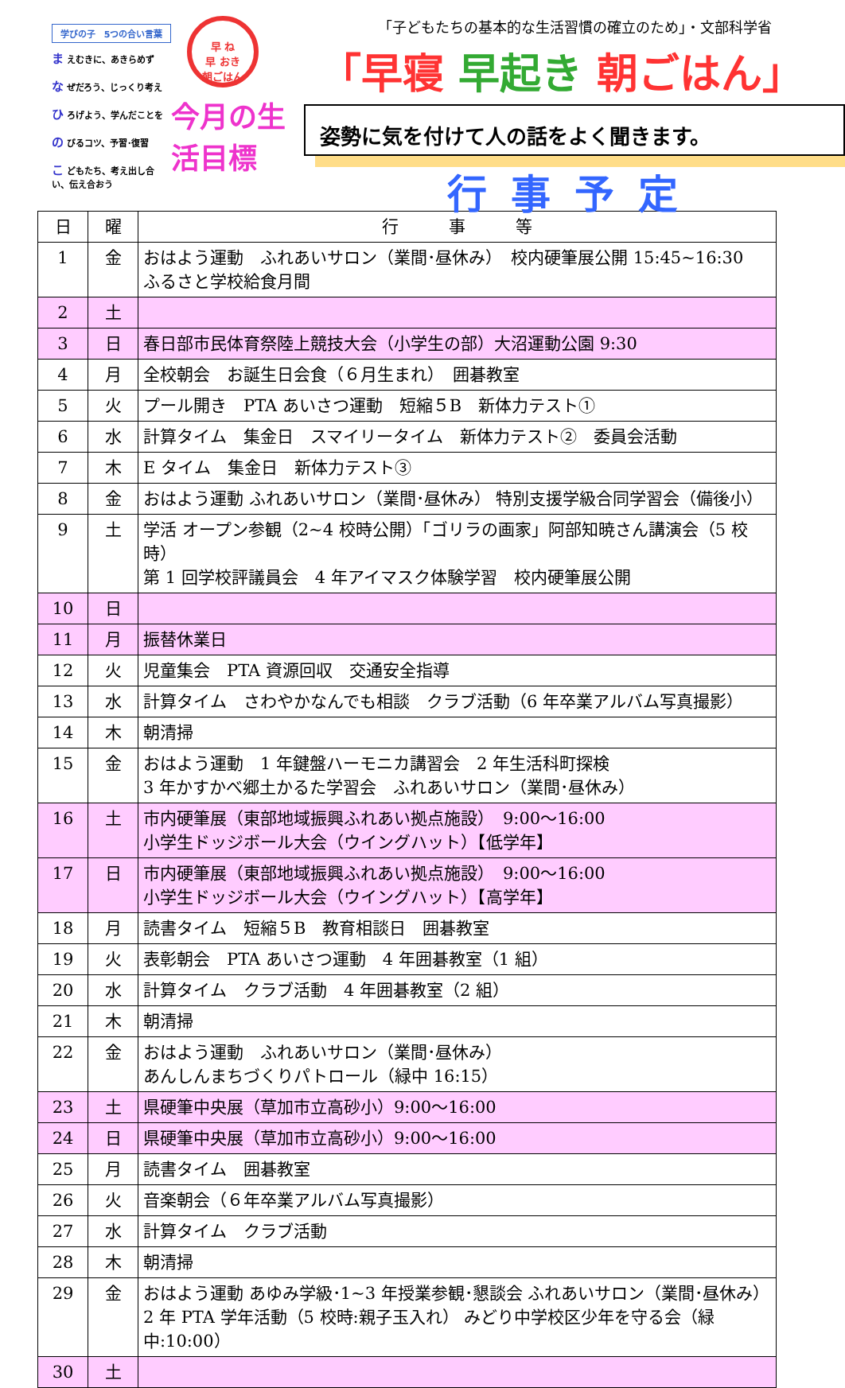学びの子　5つの合い言葉
ま えむきに、あきらめず
な ぜだろう、じっくり考え
ひ ろげよう、学んだことを
の びるコツ、予習･復習
こ どもたち、考え出し合い、伝え合おう
早 ね
早 おき
朝ごはん
今月の生活目標
「子どもたちの基本的な生活習慣の確立のため」・文部科学省
「早寝 早起き 朝ごはん」
姿勢に気を付けて人の話をよく聞きます。
行事予定
| 日 | 曜 | 行 事 等 |
| --- | --- | --- |
| 1 | 金 | おはよう運動 ふれあいサロン（業間･昼休み） 校内硬筆展公開 15:45~16:30 ふるさと学校給食月間 |
| 2 | 土 | |
| 3 | 日 | 春日部市民体育祭陸上競技大会（小学生の部）大沼運動公園 9:30 |
| 4 | 月 | 全校朝会 お誕生日会食（６月生まれ） 囲碁教室 |
| 5 | 火 | プール開き PTA あいさつ運動 短縮５B 新体力テスト① |
| 6 | 水 | 計算タイム 集金日 スマイリータイム 新体力テスト② 委員会活動 |
| 7 | 木 | E タイム 集金日 新体力テスト③ |
| 8 | 金 | おはよう運動 ふれあいサロン（業間･昼休み） 特別支援学級合同学習会（備後小） |
| 9 | 土 | 学活 オープン参観（2~4 校時公開）「ゴリラの画家」阿部知暁さん講演会（5 校時） 第 1 回学校評議員会 4 年アイマスク体験学習 校内硬筆展公開 |
| 10 | 日 | |
| 11 | 月 | 振替休業日 |
| 12 | 火 | 児童集会 PTA 資源回収 交通安全指導 |
| 13 | 水 | 計算タイム さわやかなんでも相談 クラブ活動（6 年卒業アルバム写真撮影） |
| 14 | 木 | 朝清掃 |
| 15 | 金 | おはよう運動 1 年鍵盤ハーモニカ講習会 2 年生活科町探検 3 年かすかべ郷土かるた学習会 ふれあいサロン（業間･昼休み） |
| 16 | 土 | 市内硬筆展（東部地域振興ふれあい拠点施設） 9:00～16:00 小学生ドッジボール大会（ウイングハット）【低学年】 |
| 17 | 日 | 市内硬筆展（東部地域振興ふれあい拠点施設） 9:00～16:00 小学生ドッジボール大会（ウイングハット）【高学年】 |
| 18 | 月 | 読書タイム 短縮５B 教育相談日 囲碁教室 |
| 19 | 火 | 表彰朝会 PTA あいさつ運動 4 年囲碁教室（1 組） |
| 20 | 水 | 計算タイム クラブ活動 4 年囲碁教室（2 組） |
| 21 | 木 | 朝清掃 |
| 22 | 金 | おはよう運動 ふれあいサロン（業間･昼休み） あんしんまちづくりパトロール（緑中 16:15） |
| 23 | 土 | 県硬筆中央展（草加市立高砂小）9:00～16:00 |
| 24 | 日 | 県硬筆中央展（草加市立高砂小）9:00～16:00 |
| 25 | 月 | 読書タイム 囲碁教室 |
| 26 | 火 | 音楽朝会（６年卒業アルバム写真撮影） |
| 27 | 水 | 計算タイム クラブ活動 |
| 28 | 木 | 朝清掃 |
| 29 | 金 | おはよう運動 あゆみ学級･1~3 年授業参観･懇談会 ふれあいサロン（業間･昼休み） 2 年 PTA 学年活動（5 校時:親子玉入れ） みどり中学校区少年を守る会（緑中:10:00） |
| 30 | 土 | |